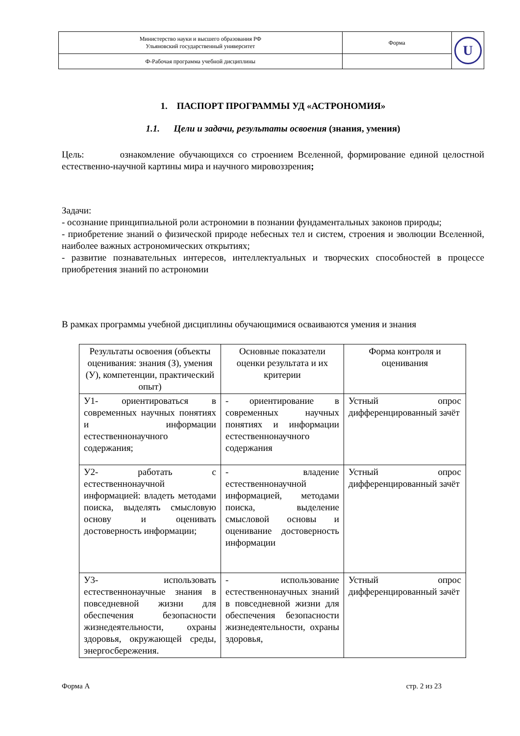| Министерство науки и высшего образования РФ Ульяновский государственный университет | Форма | U |
| Ф-Рабочая программа учебной дисциплины | | |
1. ПАСПОРТ ПРОГРАММЫ УД «АСТРОНОМИЯ»
1.1. Цели и задачи, результаты освоения (знания, умения)
Цель: ознакомление обучающихся со строением Вселенной, формирование единой целостной естественно-научной картины мира и научного мировоззрения;
Задачи:
- осознание принципиальной роли астрономии в познании фундаментальных законов природы;
- приобретение знаний о физической природе небесных тел и систем, строения и эволюции Вселенной, наиболее важных астрономических открытиях;
- развитие познавательных интересов, интеллектуальных и творческих способностей в процессе приобретения знаний по астрономии
В рамках программы учебной дисциплины обучающимися осваиваются умения и знания
| Результаты освоения (объекты оценивания: знания (З), умения (У), компетенции, практический опыт) | Основные показатели оценки результата и их критерии | Форма контроля и оценивания |
| --- | --- | --- |
| У1- ориентироваться в современных научных понятиях и информации естественнонаучного содержания; | - ориентирование в современных научных понятиях и информации естественнонаучного содержания | Устный опрос дифференцированный зачёт |
| У2- работать с естественнонаучной информацией: владеть методами поиска, выделять смысловую основу и оценивать достоверность информации; | - владение естественнонаучной информацией, методами поиска, выделение смысловой основы и оценивание достоверность информации | Устный опрос дифференцированный зачёт |
| У3- использовать естественнонаучные знания в повседневной жизни для обеспечения безопасности жизнедеятельности, охраны здоровья, окружающей среды, энергосбережения. | - использование естественнонаучных знаний в повседневной жизни для обеспечения безопасности жизнедеятельности, охраны здоровья, | Устный опрос дифференцированный зачёт |
Форма А стр. 2 из 23